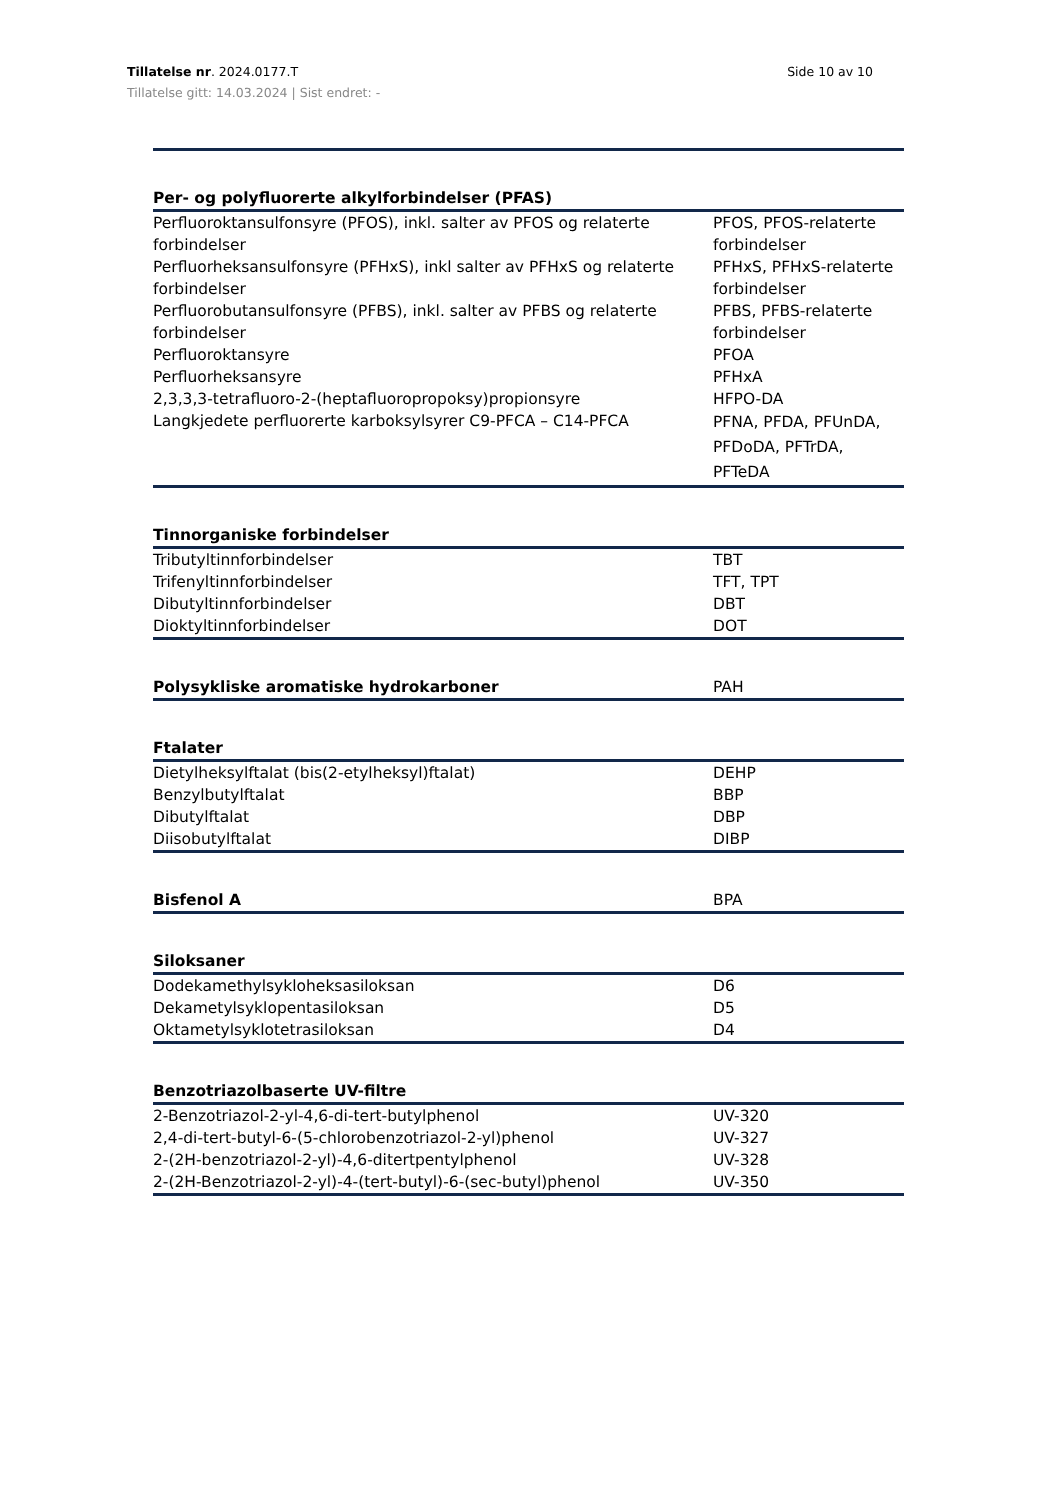Side 10 av 10 Tillatelse nr. 2024.0177.T
Tillatelse gitt: 14.03.2024 | Sist endret: -
| Per- og polyfluorerte alkylforbindelser (PFAS) | |
| --- | --- |
| Perfluoroktansulfonsyre (PFOS), inkl. salter av PFOS og relaterte forbindelser | PFOS, PFOS-relaterte forbindelser |
| Perfluorheksansulfonsyre (PFHxS), inkl salter av PFHxS og relaterte forbindelser | PFHxS, PFHxS-relaterte forbindelser |
| Perfluorobutansulfonsyre (PFBS), inkl. salter av PFBS og relaterte forbindelser | PFBS, PFBS-relaterte forbindelser |
| Perfluoroktansyre | PFOA |
| Perfluorheksansyre | PFHxA |
| 2,3,3,3-tetrafluoro-2-(heptafluoropropoksy)propionsyre | HFPO-DA |
| Langkjedete perfluorerte karboksylsyrer C9-PFCA – C14-PFCA | PFNA, PFDA, PFUnDA, PFDoDA, PFTrDA, PFTeDA |
| Tinnorganiske forbindelser | |
| Tributyltinnforbindelser | TBT |
| Trifenyltinnforbindelser | TFT, TPT |
| Dibutyltinnforbindelser | DBT |
| Dioktyltinnforbindelser | DOT |
| Polysykliske aromatiske hydrokarboner | PAH |
| Ftalater | |
| Dietylheksylftalat (bis(2-etylheksyl)ftalat) | DEHP |
| Benzylbutylftalat | BBP |
| Dibutylftalat | DBP |
| Diisobutylftalat | DIBP |
| Bisfenol A | BPA |
| Siloksaner | |
| Dodekamethylsykloheksasiloksan | D6 |
| Dekametylsyklopentasiloksan | D5 |
| Oktametylsyklotetrasiloksan | D4 |
| Benzotriazolbaserte UV-filtre | |
| 2-Benzotriazol-2-yl-4,6-di-tert-butylphenol | UV-320 |
| 2,4-di-tert-butyl-6-(5-chlorobenzotriazol-2-yl)phenol | UV-327 |
| 2-(2H-benzotriazol-2-yl)-4,6-ditertpentylphenol | UV-328 |
| 2-(2H-Benzotriazol-2-yl)-4-(tert-butyl)-6-(sec-butyl)phenol | UV-350 |